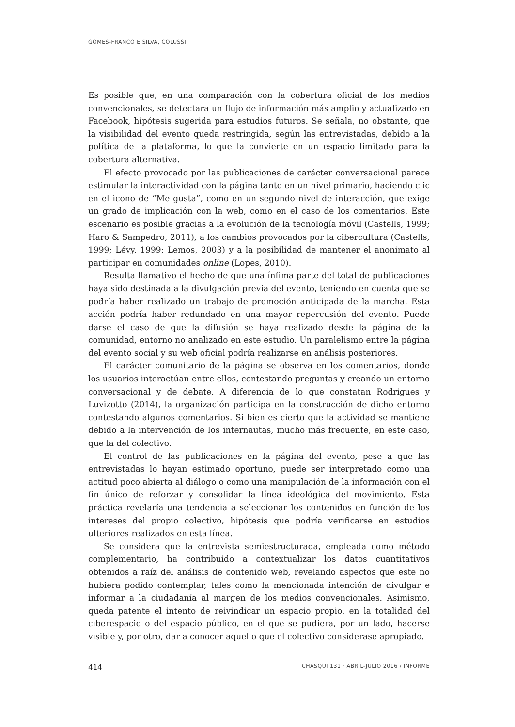GOMES-FRANCO E SILVA, COLUSSI
Es posible que, en una comparación con la cobertura oficial de los medios convencionales, se detectara un flujo de información más amplio y actualizado en Facebook, hipótesis sugerida para estudios futuros. Se señala, no obstante, que la visibilidad del evento queda restringida, según las entrevistadas, debido a la política de la plataforma, lo que la convierte en un espacio limitado para la cobertura alternativa.
El efecto provocado por las publicaciones de carácter conversacional parece estimular la interactividad con la página tanto en un nivel primario, haciendo clic en el icono de “Me gusta”, como en un segundo nivel de interacción, que exige un grado de implicación con la web, como en el caso de los comentarios. Este escenario es posible gracias a la evolución de la tecnología móvil (Castells, 1999; Haro & Sampedro, 2011), a los cambios provocados por la cibercultura (Castells, 1999; Lévy, 1999; Lemos, 2003) y a la posibilidad de mantener el anonimato al participar en comunidades online (Lopes, 2010).
Resulta llamativo el hecho de que una ínfima parte del total de publicaciones haya sido destinada a la divulgación previa del evento, teniendo en cuenta que se podría haber realizado un trabajo de promoción anticipada de la marcha. Esta acción podría haber redundado en una mayor repercusión del evento. Puede darse el caso de que la difusión se haya realizado desde la página de la comunidad, entorno no analizado en este estudio. Un paralelismo entre la página del evento social y su web oficial podría realizarse en análisis posteriores.
El carácter comunitario de la página se observa en los comentarios, donde los usuarios interactúan entre ellos, contestando preguntas y creando un entorno conversacional y de debate. A diferencia de lo que constatan Rodrigues y Luvizotto (2014), la organización participa en la construcción de dicho entorno contestando algunos comentarios. Si bien es cierto que la actividad se mantiene debido a la intervención de los internautas, mucho más frecuente, en este caso, que la del colectivo.
El control de las publicaciones en la página del evento, pese a que las entrevistadas lo hayan estimado oportuno, puede ser interpretado como una actitud poco abierta al diálogo o como una manipulación de la información con el fin único de reforzar y consolidar la línea ideológica del movimiento. Esta práctica revelaría una tendencia a seleccionar los contenidos en función de los intereses del propio colectivo, hipótesis que podría verificarse en estudios ulteriores realizados en esta línea.
Se considera que la entrevista semiestructurada, empleada como método complementario, ha contribuido a contextualizar los datos cuantitativos obtenidos a raíz del análisis de contenido web, revelando aspectos que este no hubiera podido contemplar, tales como la mencionada intención de divulgar e informar a la ciudadanía al margen de los medios convencionales. Asimismo, queda patente el intento de reivindicar un espacio propio, en la totalidad del ciberespacio o del espacio público, en el que se pudiera, por un lado, hacerse visible y, por otro, dar a conocer aquello que el colectivo considerase apropiado.
414 CHASQUI 131 · ABRIL-JULIO 2016 / INFORME